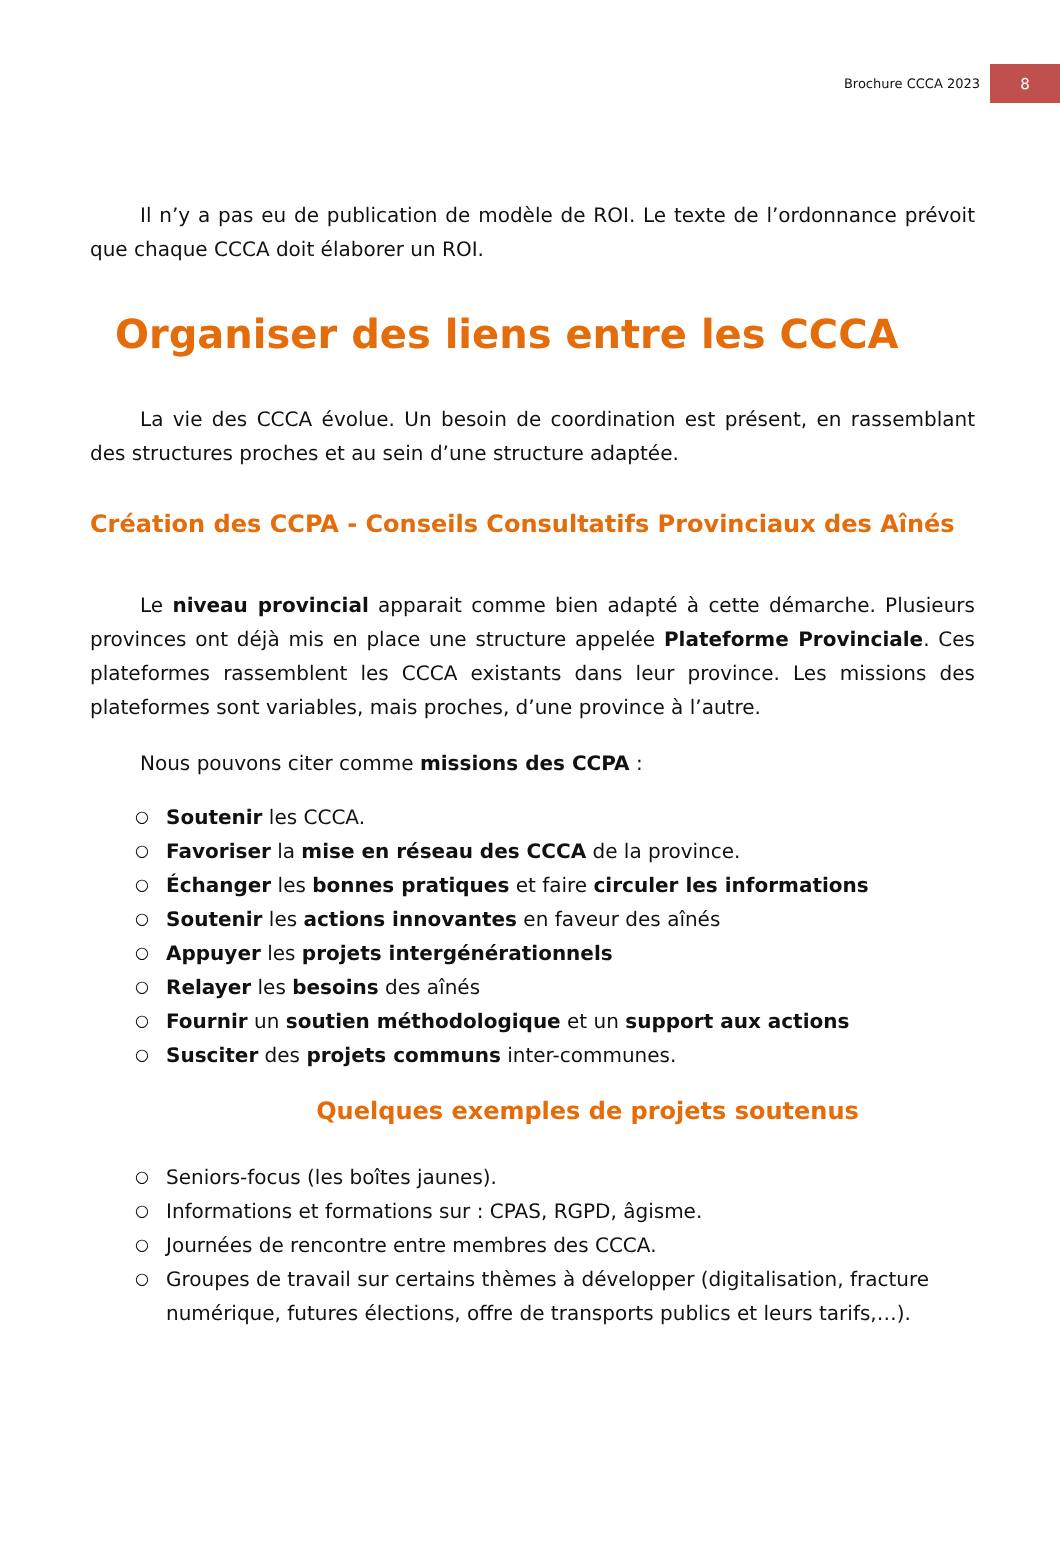Brochure CCCA 2023 8
Il n’y a pas eu de publication de modèle de ROI. Le texte de l’ordonnance prévoit que chaque CCCA doit élaborer un ROI.
Organiser des liens entre les CCCA
La vie des CCCA évolue. Un besoin de coordination est présent, en rassemblant des structures proches et au sein d’une structure adaptée.
Création des CCPA - Conseils Consultatifs Provinciaux des Aînés
Le niveau provincial apparait comme bien adapté à cette démarche. Plusieurs provinces ont déjà mis en place une structure appelée Plateforme Provinciale. Ces plateformes rassemblent les CCCA existants dans leur province. Les missions des plateformes sont variables, mais proches, d’une province à l’autre.
Nous pouvons citer comme missions des CCPA :
○ Soutenir les CCCA.
○ Favoriser la mise en réseau des CCCA de la province.
○ Échanger les bonnes pratiques et faire circuler les informations
○ Soutenir les actions innovantes en faveur des aînés
○ Appuyer les projets intergénérationnels
○ Relayer les besoins des aînés
○ Fournir un soutien méthodologique et un support aux actions
○ Susciter des projets communs inter-communes.
Quelques exemples de projets soutenus
○ Seniors-focus (les boîtes jaunes).
○ Informations et formations sur : CPAS, RGPD, âgisme.
○ Journées de rencontre entre membres des CCCA.
○ Groupes de travail sur certains thèmes à développer (digitalisation, fracture numérique, futures élections, offre de transports publics et leurs tarifs,…).